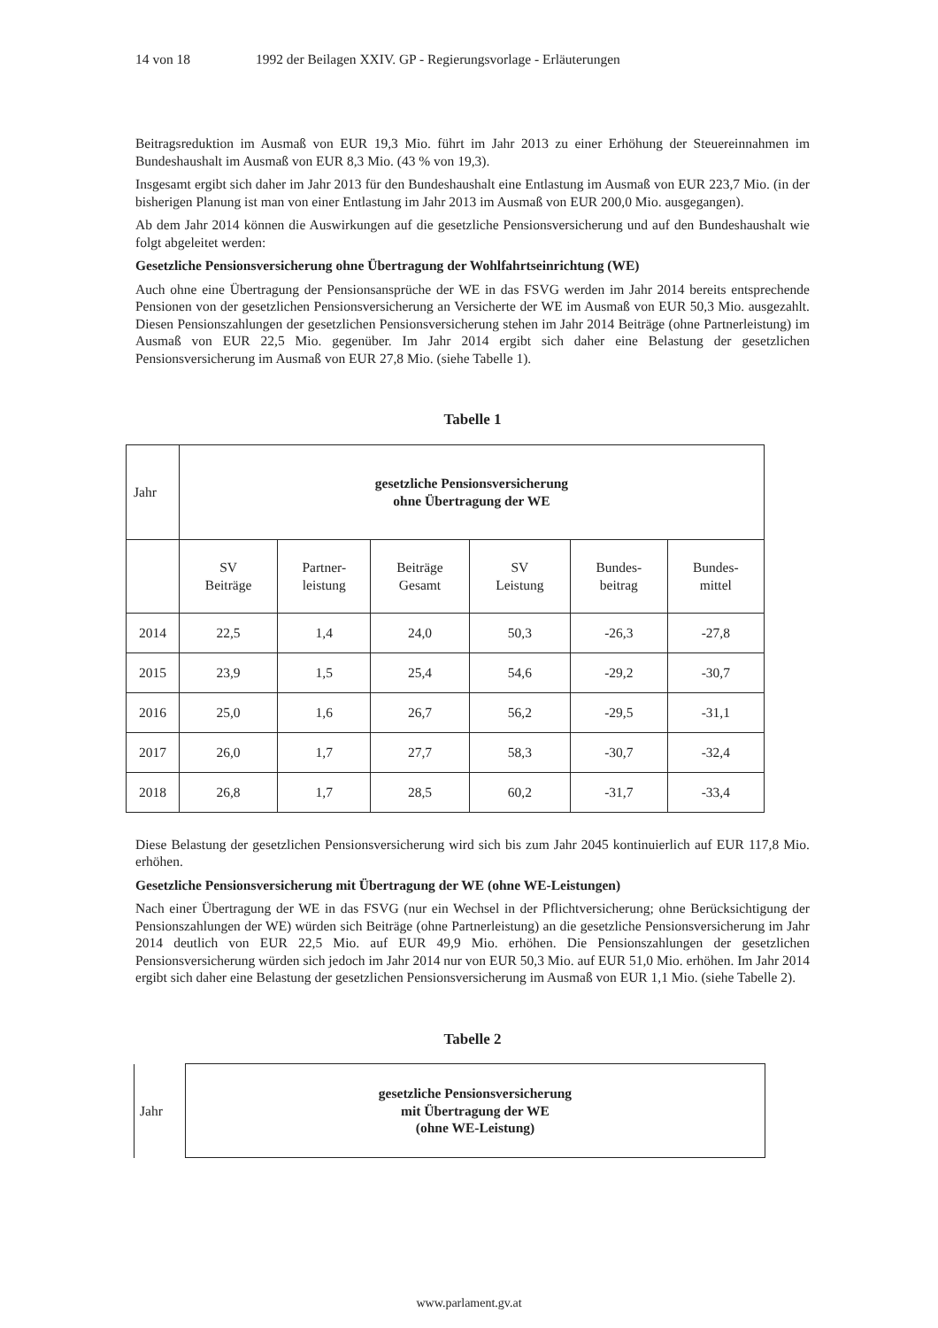14 von 18 1992 der Beilagen XXIV. GP - Regierungsvorlage - Erläuterungen
Beitragsreduktion im Ausmaß von EUR 19,3 Mio. führt im Jahr 2013 zu einer Erhöhung der Steuereinnahmen im Bundeshaushalt im Ausmaß von EUR 8,3 Mio. (43 % von 19,3).
Insgesamt ergibt sich daher im Jahr 2013 für den Bundeshaushalt eine Entlastung im Ausmaß von EUR 223,7 Mio. (in der bisherigen Planung ist man von einer Entlastung im Jahr 2013 im Ausmaß von EUR 200,0 Mio. ausgegangen).
Ab dem Jahr 2014 können die Auswirkungen auf die gesetzliche Pensionsversicherung und auf den Bundeshaushalt wie folgt abgeleitet werden:
Gesetzliche Pensionsversicherung ohne Übertragung der Wohlfahrtseinrichtung (WE)
Auch ohne eine Übertragung der Pensionsansprüche der WE in das FSVG werden im Jahr 2014 bereits entsprechende Pensionen von der gesetzlichen Pensionsversicherung an Versicherte der WE im Ausmaß von EUR 50,3 Mio. ausgezahlt. Diesen Pensionszahlungen der gesetzlichen Pensionsversicherung stehen im Jahr 2014 Beiträge (ohne Partnerleistung) im Ausmaß von EUR 22,5 Mio. gegenüber. Im Jahr 2014 ergibt sich daher eine Belastung der gesetzlichen Pensionsversicherung im Ausmaß von EUR 27,8 Mio. (siehe Tabelle 1).
Tabelle 1
| Jahr | gesetzliche Pensionsversicherung ohne Übertragung der WE | | | | | |
| | SV Beiträge | Partner- leistung | Beiträge Gesamt | SV Leistung | Bundes- beitrag | Bundes- mittel |
| 2014 | 22,5 | 1,4 | 24,0 | 50,3 | -26,3 | -27,8 |
| 2015 | 23,9 | 1,5 | 25,4 | 54,6 | -29,2 | -30,7 |
| 2016 | 25,0 | 1,6 | 26,7 | 56,2 | -29,5 | -31,1 |
| 2017 | 26,0 | 1,7 | 27,7 | 58,3 | -30,7 | -32,4 |
| 2018 | 26,8 | 1,7 | 28,5 | 60,2 | -31,7 | -33,4 |
Diese Belastung der gesetzlichen Pensionsversicherung wird sich bis zum Jahr 2045 kontinuierlich auf EUR 117,8 Mio. erhöhen.
Gesetzliche Pensionsversicherung mit Übertragung der WE (ohne WE-Leistungen)
Nach einer Übertragung der WE in das FSVG (nur ein Wechsel in der Pflichtversicherung; ohne Berücksichtigung der Pensionszahlungen der WE) würden sich Beiträge (ohne Partnerleistung) an die gesetzliche Pensionsversicherung im Jahr 2014 deutlich von EUR 22,5 Mio. auf EUR 49,9 Mio. erhöhen. Die Pensionszahlungen der gesetzlichen Pensionsversicherung würden sich jedoch im Jahr 2014 nur von EUR 50,3 Mio. auf EUR 51,0 Mio. erhöhen. Im Jahr 2014 ergibt sich daher eine Belastung der gesetzlichen Pensionsversicherung im Ausmaß von EUR 1,1 Mio. (siehe Tabelle 2).
Tabelle 2
| Jahr | gesetzliche Pensionsversicherung mit Übertragung der WE (ohne WE-Leistung) |
www.parlament.gv.at